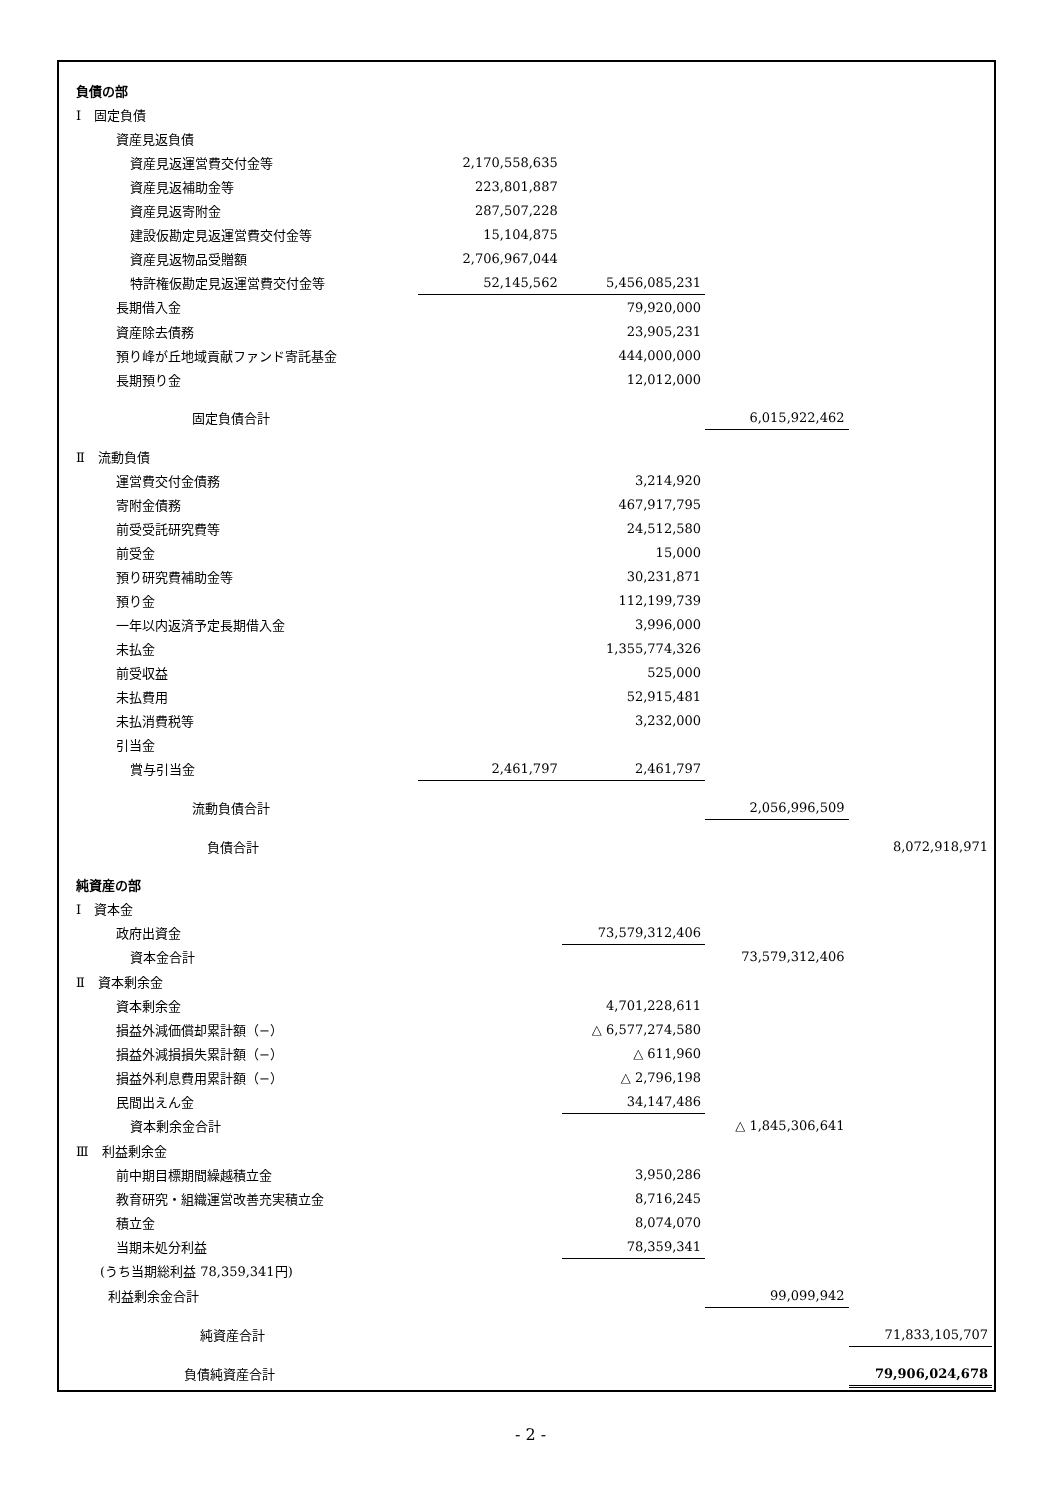| 負債の部 | | | | |
| Ⅰ 固定負債 | | | | |
| 資産見返負債 | | | | |
| 資産見返運営費交付金等 | 2,170,558,635 | | | |
| 資産見返補助金等 | 223,801,887 | | | |
| 資産見返寄附金 | 287,507,228 | | | |
| 建設仮勘定見返運営費交付金等 | 15,104,875 | | | |
| 資産見返物品受贈額 | 2,706,967,044 | | | |
| 特許権仮勘定見返運営費交付金等 | 52,145,562 | 5,456,085,231 | | |
| 長期借入金 | | 79,920,000 | | |
| 資産除去債務 | | 23,905,231 | | |
| 預り峰が丘地域貢献ファンド寄託基金 | | 444,000,000 | | |
| 長期預り金 | | 12,012,000 | | |
| 固定負債合計 | | | 6,015,922,462 | |
| Ⅱ 流動負債 | | | | |
| 運営費交付金債務 | | 3,214,920 | | |
| 寄附金債務 | | 467,917,795 | | |
| 前受受託研究費等 | | 24,512,580 | | |
| 前受金 | | 15,000 | | |
| 預り研究費補助金等 | | 30,231,871 | | |
| 預り金 | | 112,199,739 | | |
| 一年以内返済予定長期借入金 | | 3,996,000 | | |
| 未払金 | | 1,355,774,326 | | |
| 前受収益 | | 525,000 | | |
| 未払費用 | | 52,915,481 | | |
| 未払消費税等 | | 3,232,000 | | |
| 引当金 | | | | |
| 賞与引当金 | 2,461,797 | 2,461,797 | | |
| 流動負債合計 | | | 2,056,996,509 | |
| 負債合計 | | | | 8,072,918,971 |
| 純資産の部 | | | | |
| Ⅰ 資本金 | | | | |
| 政府出資金 | | 73,579,312,406 | | |
| 資本金合計 | | | 73,579,312,406 | |
| Ⅱ 資本剰余金 | | | | |
| 資本剰余金 | | 4,701,228,611 | | |
| 損益外減価償却累計額（−） | | △ 6,577,274,580 | | |
| 損益外減損損失累計額（−） | | △ 611,960 | | |
| 損益外利息費用累計額（−） | | △ 2,796,198 | | |
| 民間出えん金 | | 34,147,486 | | |
| 資本剰余金合計 | | | △ 1,845,306,641 | |
| Ⅲ 利益剰余金 | | | | |
| 前中期目標期間繰越積立金 | | 3,950,286 | | |
| 教育研究・組織運営改善充実積立金 | | 8,716,245 | | |
| 積立金 | | 8,074,070 | | |
| 当期未処分利益 | | 78,359,341 | | |
| (うち当期総利益 78,359,341円) | | | | |
| 利益剰余金合計 | | | 99,099,942 | |
| 純資産合計 | | | | 71,833,105,707 |
| 負債純資産合計 | | | | 79,906,024,678 |
- 2 -